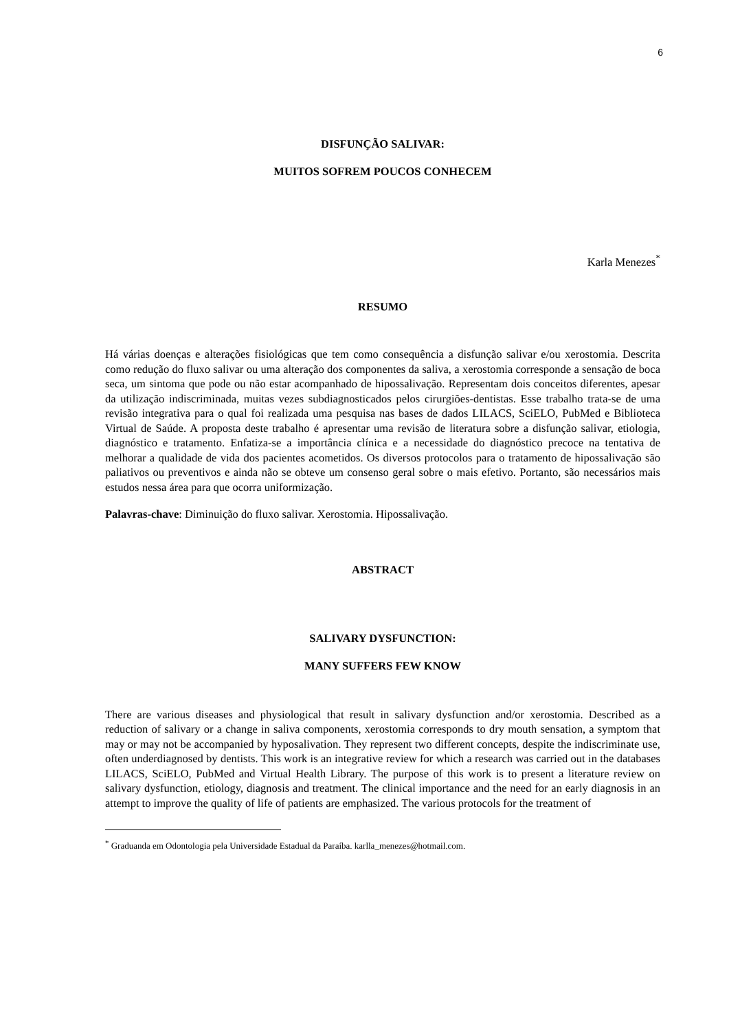6
DISFUNÇÃO SALIVAR:
MUITOS SOFREM POUCOS CONHECEM
Karla Menezes<sup>*</sup>
RESUMO
Há várias doenças e alterações fisiológicas que tem como consequência a disfunção salivar e/ou xerostomia. Descrita como redução do fluxo salivar ou uma alteração dos componentes da saliva, a xerostomia corresponde a sensação de boca seca, um sintoma que pode ou não estar acompanhado de hipossalivação. Representam dois conceitos diferentes, apesar da utilização indiscriminada, muitas vezes subdiagnosticados pelos cirurgiões-dentistas. Esse trabalho trata-se de uma revisão integrativa para o qual foi realizada uma pesquisa nas bases de dados LILACS, SciELO, PubMed e Biblioteca Virtual de Saúde. A proposta deste trabalho é apresentar uma revisão de literatura sobre a disfunção salivar, etiologia, diagnóstico e tratamento. Enfatiza-se a importância clínica e a necessidade do diagnóstico precoce na tentativa de melhorar a qualidade de vida dos pacientes acometidos. Os diversos protocolos para o tratamento de hipossalivação são paliativos ou preventivos e ainda não se obteve um consenso geral sobre o mais efetivo. Portanto, são necessários mais estudos nessa área para que ocorra uniformização.
Palavras-chave: Diminuição do fluxo salivar. Xerostomia. Hipossalivação.
ABSTRACT
SALIVARY DYSFUNCTION:
MANY SUFFERS FEW KNOW
There are various diseases and physiological that result in salivary dysfunction and/or xerostomia. Described as a reduction of salivary or a change in saliva components, xerostomia corresponds to dry mouth sensation, a symptom that may or may not be accompanied by hyposalivation. They represent two different concepts, despite the indiscriminate use, often underdiagnosed by dentists. This work is an integrative review for which a research was carried out in the databases LILACS, SciELO, PubMed and Virtual Health Library. The purpose of this work is to present a literature review on salivary dysfunction, etiology, diagnosis and treatment. The clinical importance and the need for an early diagnosis in an attempt to improve the quality of life of patients are emphasized. The various protocols for the treatment of
<sup>*</sup> Graduanda em Odontologia pela Universidade Estadual da Paraíba. karlla_menezes@hotmail.com.